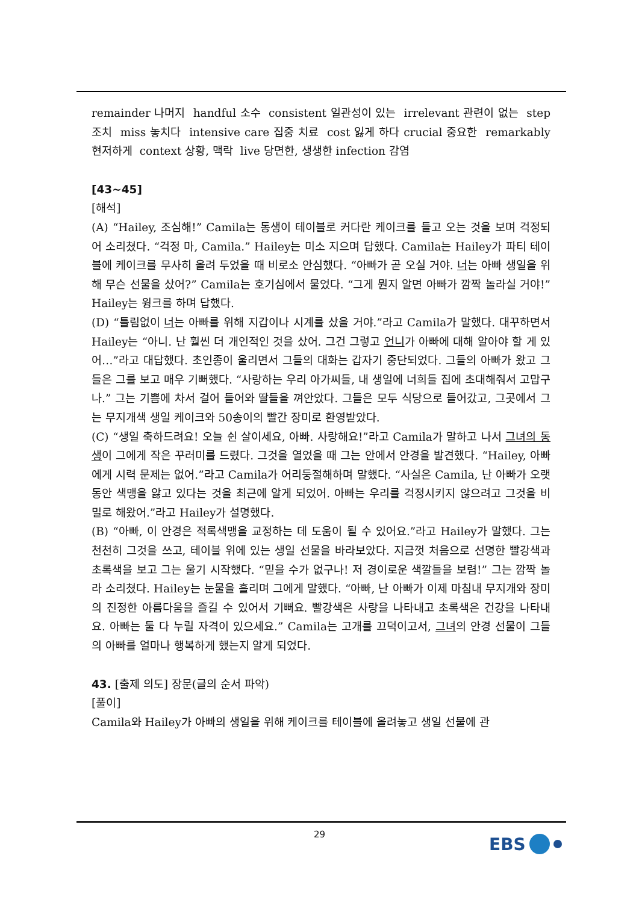remainder 나머지 handful 소수 consistent 일관성이 있는 irrelevant 관련이 없는 step 조치 miss 놓치다 intensive care 집중 치료 cost 잃게 하다 crucial 중요한 remarkably 현저하게 context 상황, 맥락 live 당면한, 생생한 infection 감염
[43~45]
[해석]
(A) “Hailey, 조심해!” Camila는 동생이 테이블로 커다란 케이크를 들고 오는 것을 보며 걱정되어 소리쳤다. “걱정 마, Camila.” Hailey는 미소 지으며 답했다. Camila는 Hailey가 파티 테이블에 케이크를 무사히 올려 두었을 때 비로소 안심했다. “아빠가 곧 오실 거야. 너는 아빠 생일을 위해 무슨 선물을 샀어?” Camila는 호기심에서 물었다. “그게 뭔지 알면 아빠가 깜짝 놀라실 거야!” Hailey는 윙크를 하며 답했다.
(D) “틀림없이 너는 아빠를 위해 지갑이나 시계를 샀을 거야.”라고 Camila가 말했다. 대꾸하면서 Hailey는 “아니. 난 훨씬 더 개인적인 것을 샀어. 그건 그렇고 언니가 아빠에 대해 알아야 할 게 있어…”라고 대답했다. 초인종이 울리면서 그들의 대화는 갑자기 중단되었다. 그들의 아빠가 왔고 그들은 그를 보고 매우 기뻐했다. “사랑하는 우리 아가씨들, 내 생일에 너희들 집에 초대해줘서 고맙구나.” 그는 기쁨에 차서 걸어 들어와 딸들을 껴안았다. 그들은 모두 식당으로 들어갔고, 그곳에서 그는 무지개색 생일 케이크와 50송이의 빨간 장미로 환영받았다.
(C) “생일 축하드려요! 오늘 쉰 살이세요, 아빠. 사랑해요!”라고 Camila가 말하고 나서 그녀의 동생이 그에게 작은 꾸러미를 드렸다. 그것을 열었을 때 그는 안에서 안경을 발견했다. “Hailey, 아빠에게 시력 문제는 없어.”라고 Camila가 어리둥절해하며 말했다. “사실은 Camila, 난 아빠가 오랫동안 색맹을 앓고 있다는 것을 최근에 알게 되었어. 아빠는 우리를 걱정시키지 않으려고 그것을 비밀로 해왔어.”라고 Hailey가 설명했다.
(B) “아빠, 이 안경은 적록색맹을 교정하는 데 도움이 될 수 있어요.”라고 Hailey가 말했다. 그는 천천히 그것을 쓰고, 테이블 위에 있는 생일 선물을 바라보았다. 지금껏 처음으로 선명한 빨강색과 초록색을 보고 그는 울기 시작했다. “믿을 수가 없구나! 저 경이로운 색깔들을 보렴!” 그는 깜짝 놀라 소리쳤다. Hailey는 눈물을 흘리며 그에게 말했다. “아빠, 난 아빠가 이제 마침내 무지개와 장미의 진정한 아름다움을 즐길 수 있어서 기뻐요. 빨강색은 사랑을 나타내고 초록색은 건강을 나타내요. 아빠는 둘 다 누릴 자격이 있으세요.” Camila는 고개를 끄덕이고서, 그녀의 안경 선물이 그들의 아빠를 얼마나 행복하게 했는지 알게 되었다.
43. [출제 의도] 장문(글의 순서 파악)
[풀이]
Camila와 Hailey가 아빠의 생일을 위해 케이크를 테이블에 올려놓고 생일 선물에 관
29 EBS